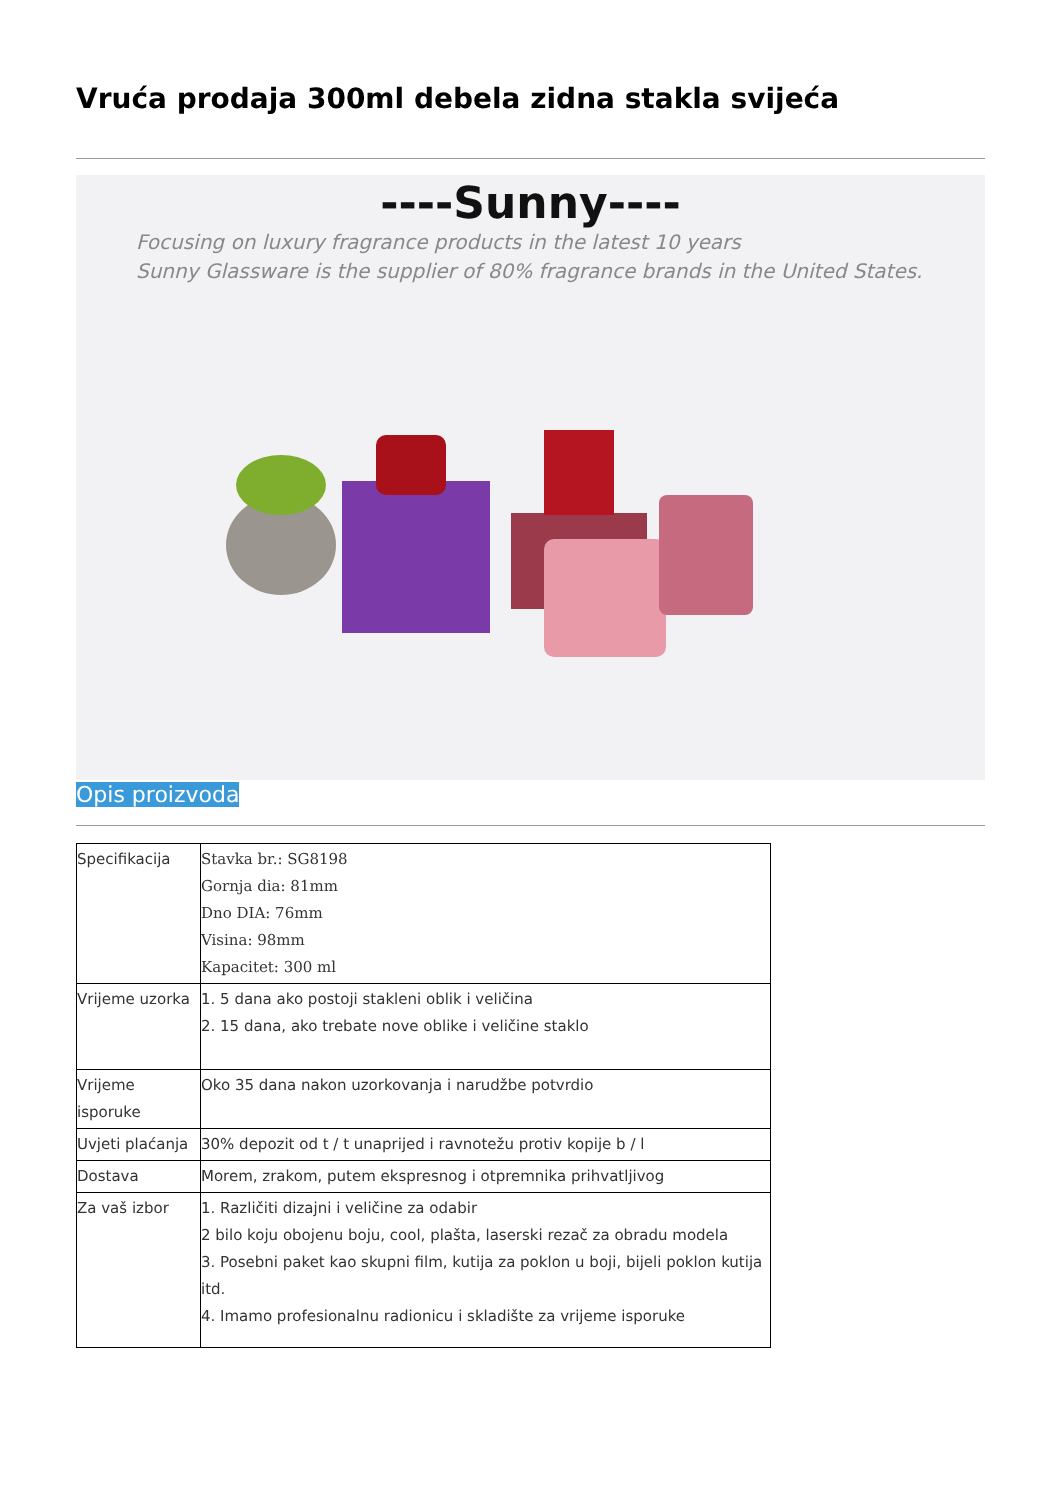Vruća prodaja 300ml debela zidna stakla svijeća
----Sunny----
Focusing on luxury fragrance products in the latest 10 years
Sunny Glassware is the supplier of 80% fragrance brands in the United States.
Opis proizvoda
| Specifikacija | Stavka br.: SG8198 Gornja dia: 81mm Dno DIA: 76mm Visina: 98mm Kapacitet: 300 ml |
| Vrijeme uzorka | 1. 5 dana ako postoji stakleni oblik i veličina 2. 15 dana, ako trebate nove oblike i veličine staklo |
| Vrijeme isporuke | Oko 35 dana nakon uzorkovanja i narudžbe potvrdio |
| Uvjeti plaćanja | 30% depozit od t / t unaprijed i ravnotežu protiv kopije b / l |
| Dostava | Morem, zrakom, putem ekspresnog i otpremnika prihvatljivog |
| Za vaš izbor | 1. Različiti dizajni i veličine za odabir 2 bilo koju obojenu boju, cool, plašta, laserski rezač za obradu modela 3. Posebni paket kao skupni film, kutija za poklon u boji, bijeli poklon kutija itd. 4. Imamo profesionalnu radionicu i skladište za vrijeme isporuke |